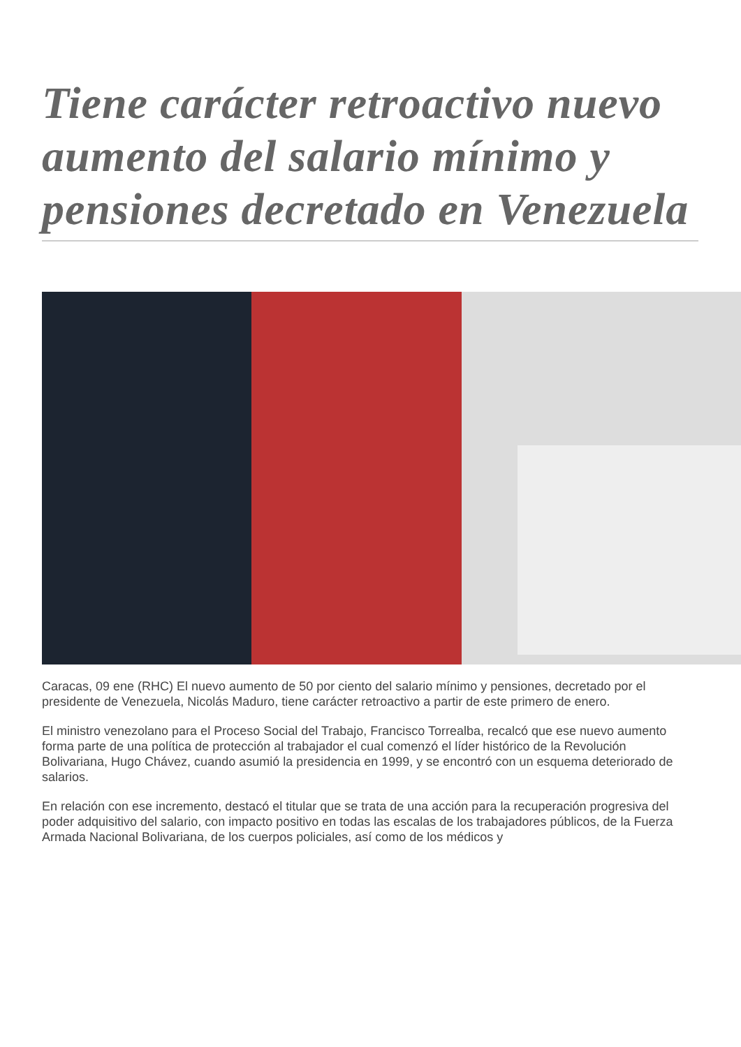Tiene carácter retroactivo nuevo aumento del salario mínimo y pensiones decretado en Venezuela
Caracas, 09 ene (RHC) El nuevo aumento de 50 por ciento del salario mínimo y pensiones, decretado por el presidente de Venezuela, Nicolás Maduro, tiene carácter retroactivo a partir de este primero de enero.
El ministro venezolano para el Proceso Social del Trabajo, Francisco Torrealba, recalcó que ese nuevo aumento forma parte de una política de protección al trabajador el cual comenzó el líder histórico de la Revolución Bolivariana, Hugo Chávez, cuando asumió la presidencia en 1999, y se encontró con un esquema deteriorado de salarios.
En relación con ese incremento, destacó el titular que se trata de una acción para la recuperación progresiva del poder adquisitivo del salario, con impacto positivo en todas las escalas de los trabajadores públicos, de la Fuerza Armada Nacional Bolivariana, de los cuerpos policiales, así como de los médicos y